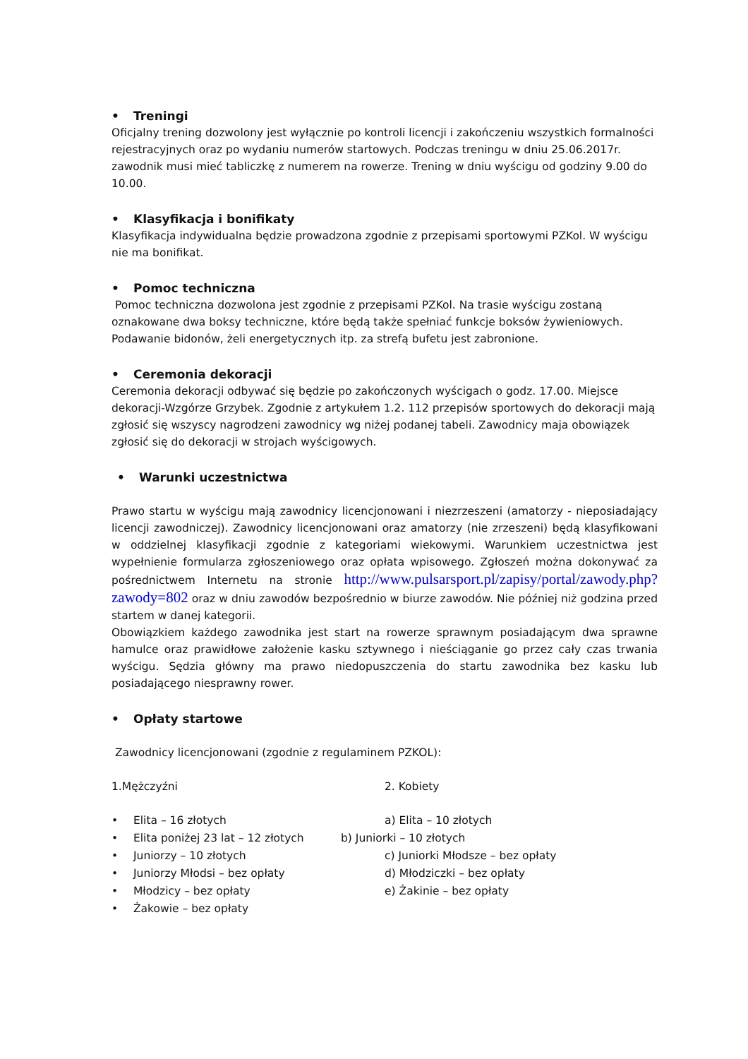• Treningi
Oficjalny trening dozwolony jest wyłącznie po kontroli licencji i zakończeniu wszystkich formalności rejestracyjnych oraz po wydaniu numerów startowych. Podczas treningu w dniu 25.06.2017r. zawodnik musi mieć tabliczkę z numerem na rowerze. Trening w dniu wyścigu od godziny 9.00 do 10.00.
• Klasyfikacja i bonifikaty
Klasyfikacja indywidualna będzie prowadzona zgodnie z przepisami sportowymi PZKol. W wyścigu nie ma bonifikat.
• Pomoc techniczna
Pomoc techniczna dozwolona jest zgodnie z przepisami PZKol. Na trasie wyścigu zostaną oznakowane dwa boksy techniczne, które będą także spełniać funkcje boksów żywieniowych. Podawanie bidonów, żeli energetycznych itp. za strefą bufetu jest zabronione.
• Ceremonia dekoracji
Ceremonia dekoracji odbywać się będzie po zakończonych wyścigach o godz. 17.00. Miejsce dekoracji-Wzgórze Grzybek. Zgodnie z artykułem 1.2. 112 przepisów sportowych do dekoracji mają zgłosić się wszyscy nagrodzeni zawodnicy wg niżej podanej tabeli. Zawodnicy maja obowiązek zgłosić się do dekoracji w strojach wyścigowych.
• Warunki uczestnictwa
Prawo startu w wyścigu mają zawodnicy licencjonowani i niezrzeszeni (amatorzy - nieposiadający licencji zawodniczej). Zawodnicy licencjonowani oraz amatorzy (nie zrzeszeni) będą klasyfikowani w oddzielnej klasyfikacji zgodnie z kategoriami wiekowymi. Warunkiem uczestnictwa jest wypełnienie formularza zgłoszeniowego oraz opłata wpisowego. Zgłoszeń można dokonywać za pośrednictwem Internetu na stronie http://www.pulsarsport.pl/zapisy/portal/zawody.php?zawody=802 oraz w dniu zawodów bezpośrednio w biurze zawodów. Nie później niż godzina przed startem w danej kategorii.
Obowiązkiem każdego zawodnika jest start na rowerze sprawnym posiadającym dwa sprawne hamulce oraz prawidłowe założenie kasku sztywnego i nieściąganie go przez cały czas trwania wyścigu. Sędzia główny ma prawo niedopuszczenia do startu zawodnika bez kasku lub posiadającego niesprawny rower.
• Opłaty startowe
Zawodnicy licencjonowani (zgodnie z regulaminem PZKOL):
1.Mężczyźni
• Elita – 16 złotych
• Elita poniżej 23 lat – 12 złotych
• Juniorzy – 10 złotych
• Juniorzy Młodsi – bez opłaty
• Młodzicy – bez opłaty
• Żakowie – bez opłaty
2. Kobiety
a) Elita – 10 złotych
b) Juniorki – 10 złotych
c) Juniorki Młodsze – bez opłaty
d) Młodziczki – bez opłaty
e) Żakinie – bez opłaty